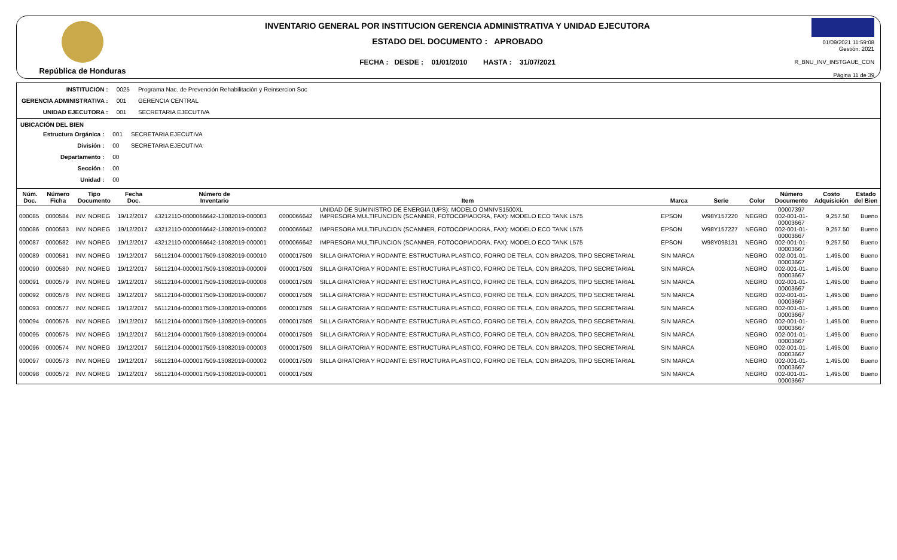República de Honduras
INVENTARIO GENERAL POR INSTITUCION GERENCIA ADMINISTRATIVA Y UNIDAD EJECUTORA
ESTADO DEL DOCUMENTO : APROBADO
FECHA : DESDE : 01/01/2010 HASTA : 31/07/2021
01/09/2021 11:59:08
Gestión: 2021
R_BNU_INV_INSTGAUE_CON
Página 11 de 39
| INSTITUCION : | 0025 | Programa Nac. de Prevención Rehabilitación y Reinsercion Soc |
| GERENCIA ADMINISTRATIVA : | 001 | GERENCIA CENTRAL |
| UNIDAD EJECUTORA : | 001 | SECRETARIA EJECUTIVA |
UBICACIÓN DEL BIEN
| Estructura Orgánica : | 001 | SECRETARIA EJECUTIVA |
| División : | 00 | SECRETARIA EJECUTIVA |
| Departamento : | 00 | |
| Sección : | 00 | |
| Unidad : | 00 | |
| Núm. Doc. | Número Ficha | Tipo Documento | Fecha Doc. | Número de Inventario | Item | | Marca | Serie | Color | Número Documento | Costo Adquisición | Estado del Bien |
| --- | --- | --- | --- | --- | --- | --- | --- | --- | --- | --- | --- | --- |
| | | | | | | UNIDAD DE SUMINISTRO DE ENERGIA (UPS): MODELO OMNIVS1500XL | | | | 00007397 | | |
| 000085 | 0000584 | INV. NOREG | 19/12/2017 | 43212110-0000066642-13082019-000003 | 0000066642 | IMPRESORA MULTIFUNCION (SCANNER, FOTOCOPIADORA, FAX): MODELO ECO TANK L575 | EPSON | W98Y157220 | NEGRO | 002-001-01- 00003667 | 9,257.50 | Bueno |
| 000086 | 0000583 | INV. NOREG | 19/12/2017 | 43212110-0000066642-13082019-000002 | 0000066642 | IMPRESORA MULTIFUNCION (SCANNER, FOTOCOPIADORA, FAX): MODELO ECO TANK L575 | EPSON | W98Y157227 | NEGRO | 002-001-01- 00003667 | 9,257.50 | Bueno |
| 000087 | 0000582 | INV. NOREG | 19/12/2017 | 43212110-0000066642-13082019-000001 | 0000066642 | IMPRESORA MULTIFUNCION (SCANNER, FOTOCOPIADORA, FAX): MODELO ECO TANK L575 | EPSON | W98Y098131 | NEGRO | 002-001-01- 00003667 | 9,257.50 | Bueno |
| 000089 | 0000581 | INV. NOREG | 19/12/2017 | 56112104-0000017509-13082019-000010 | 0000017509 | SILLA GIRATORIA Y RODANTE: ESTRUCTURA PLASTICO, FORRO DE TELA, CON BRAZOS, TIPO SECRETARIAL | SIN MARCA | | NEGRO | 002-001-01- 00003667 | 1,495.00 | Bueno |
| 000090 | 0000580 | INV. NOREG | 19/12/2017 | 56112104-0000017509-13082019-000009 | 0000017509 | SILLA GIRATORIA Y RODANTE: ESTRUCTURA PLASTICO, FORRO DE TELA, CON BRAZOS, TIPO SECRETARIAL | SIN MARCA | | NEGRO | 002-001-01- 00003667 | 1,495.00 | Bueno |
| 000091 | 0000579 | INV. NOREG | 19/12/2017 | 56112104-0000017509-13082019-000008 | 0000017509 | SILLA GIRATORIA Y RODANTE: ESTRUCTURA PLASTICO, FORRO DE TELA, CON BRAZOS, TIPO SECRETARIAL | SIN MARCA | | NEGRO | 002-001-01- 00003667 | 1,495.00 | Bueno |
| 000092 | 0000578 | INV. NOREG | 19/12/2017 | 56112104-0000017509-13082019-000007 | 0000017509 | SILLA GIRATORIA Y RODANTE: ESTRUCTURA PLASTICO, FORRO DE TELA, CON BRAZOS, TIPO SECRETARIAL | SIN MARCA | | NEGRO | 002-001-01- 00003667 | 1,495.00 | Bueno |
| 000093 | 0000577 | INV. NOREG | 19/12/2017 | 56112104-0000017509-13082019-000006 | 0000017509 | SILLA GIRATORIA Y RODANTE: ESTRUCTURA PLASTICO, FORRO DE TELA, CON BRAZOS, TIPO SECRETARIAL | SIN MARCA | | NEGRO | 002-001-01- 00003667 | 1,495.00 | Bueno |
| 000094 | 0000576 | INV. NOREG | 19/12/2017 | 56112104-0000017509-13082019-000005 | 0000017509 | SILLA GIRATORIA Y RODANTE: ESTRUCTURA PLASTICO, FORRO DE TELA, CON BRAZOS, TIPO SECRETARIAL | SIN MARCA | | NEGRO | 002-001-01- 00003667 | 1,495.00 | Bueno |
| 000095 | 0000575 | INV. NOREG | 19/12/2017 | 56112104-0000017509-13082019-000004 | 0000017509 | SILLA GIRATORIA Y RODANTE: ESTRUCTURA PLASTICO, FORRO DE TELA, CON BRAZOS, TIPO SECRETARIAL | SIN MARCA | | NEGRO | 002-001-01- 00003667 | 1,495.00 | Bueno |
| 000096 | 0000574 | INV. NOREG | 19/12/2017 | 56112104-0000017509-13082019-000003 | 0000017509 | SILLA GIRATORIA Y RODANTE: ESTRUCTURA PLASTICO, FORRO DE TELA, CON BRAZOS, TIPO SECRETARIAL | SIN MARCA | | NEGRO | 002-001-01- 00003667 | 1,495.00 | Bueno |
| 000097 | 0000573 | INV. NOREG | 19/12/2017 | 56112104-0000017509-13082019-000002 | 0000017509 | SILLA GIRATORIA Y RODANTE: ESTRUCTURA PLASTICO, FORRO DE TELA, CON BRAZOS, TIPO SECRETARIAL | SIN MARCA | | NEGRO | 002-001-01- 00003667 | 1,495.00 | Bueno |
| 000098 | 0000572 | INV. NOREG | 19/12/2017 | 56112104-0000017509-13082019-000001 | 0000017509 | | SIN MARCA | | NEGRO | 002-001-01- 00003667 | 1,495.00 | Bueno |